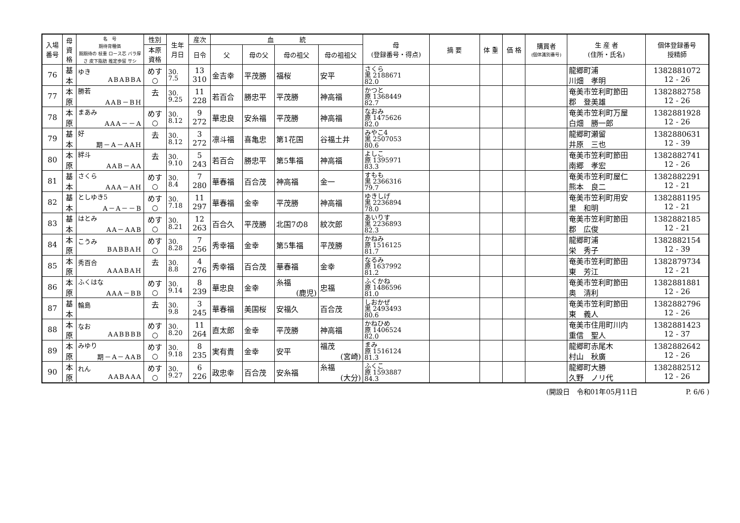| 入場 番号 | 母 資 格 | 名 号 期待育種価 期期待の 枝重 ロース芯 バラ厚さ 皮下脂肪 推定歩留 サシ | 性別 | 生年 月日 | 産次 | 血 統 | | | | 母 (登録番号・得点) | 摘 要 | 体 重 | 価 格 | 購買者 (個体識別番号) | 生 産 者 (住所・氏名) | 個体登録番号 授精師 |
| --- | --- | --- | --- | --- | --- | --- | --- | --- | --- | --- | --- | --- | --- | --- | --- | --- |
| | | | 本原 資格 | | 日令 | 父 | 母の父 | 母の祖父 | 母の祖祖父 | | | | | | | |
| 76 | 基 本 | ゆき ABABBA | めす ○ | 30. 7.5 | 13 310 | 金吉幸 | 平茂勝 | 福桜 | 安平 | さくら 黒 2188671 82.0 | | | | | 龍郷町浦 川畑 孝明 | 1382881072 12 - 26 |
| 77 | 本 原 | 勝若 AAB－BH | 去 | 30. 9.25 | 11 228 | 若百合 | 勝忠平 | 平茂勝 | 神高福 | かつと 原 1368449 82.7 | | | | | 奄美市笠利町節田 郡 登美雄 | 1382882758 12 - 26 |
| 78 | 本 原 | まあみ AAA－－A | めす ○ | 30. 8.12 | 9 272 | 華忠良 | 安糸福 | 平茂勝 | 神高福 | なおみ 原 1475626 82.0 | | | | | 奄美市笠利町万屋 白畑 勝一郎 | 1382881928 12 - 26 |
| 79 | 基 本 | 好 期－A－AAH | 去 | 30. 8.12 | 3 272 | 凛斗福 | 喜亀忠 | 第1花国 | 谷福土井 | みやこ4 黒 2507053 80.6 | | | | | 龍郷町瀬留 井原 三也 | 1382880631 12 - 39 |
| 80 | 本 原 | 絆斗 AAB－AA | 去 | 30. 9.10 | 5 243 | 若百合 | 勝忠平 | 第5隼福 | 神高福 | よしこ 原 1395971 83.3 | | | | | 奄美市笠利町節田 南郷 孝宏 | 1382882741 12 - 26 |
| 81 | 基 本 | さくら AAA－AH | めす ○ | 30. 8.4 | 7 280 | 華春福 | 百合茂 | 神高福 | 金一 | すもも 黒 2366316 79.7 | | | | | 奄美市笠利町屋仁 熊本 良二 | 1382882291 12 - 21 |
| 82 | 基 本 | としゆき5 A－A－－B | めす ○ | 30. 7.18 | 11 297 | 華春福 | 金幸 | 平茂勝 | 神高福 | ゆきしげ 黒 2236894 78.0 | | | | | 奄美市笠利町用安 里 和明 | 1382881195 12 - 21 |
| 83 | 基 本 | はとみ AA－AAB | めす ○ | 30. 8.21 | 12 263 | 百合久 | 平茂勝 | 北国7の8 | 紋次郎 | あいりす 黒 2236893 82.3 | | | | | 奄美市笠利町節田 郡 広俊 | 1382882185 12 - 21 |
| 84 | 本 原 | こうみ BABBAH | めす ○ | 30. 8.28 | 7 256 | 秀幸福 | 金幸 | 第5隼福 | 平茂勝 | かねみ 原 1516125 81.7 | | | | | 龍郷町浦 栄 秀子 | 1382882154 12 - 39 |
| 85 | 本 原 | 秀百合 AAABAH | 去 | 30. 8.8 | 4 276 | 秀幸福 | 百合茂 | 華春福 | 金幸 | なるみ 原 1637992 81.2 | | | | | 奄美市笠利町節田 東 芳江 | 1382879734 12 - 21 |
| 86 | 本 原 | ふくはな AAA－BB | めす ○ | 30. 9.14 | 8 239 | 華忠良 | 金幸 | 糸福 (鹿児) | 忠福 | ふくかね 原 1486596 81.0 | | | | | 奄美市笠利町節田 奥 清利 | 1382881881 12 - 26 |
| 87 | 基 本 | 輪島 | 去 | 30. 9.8 | 3 245 | 華春福 | 美国桜 | 安福久 | 百合茂 | しおかぜ 黒 2493493 80.6 | | | | | 奄美市笠利町節田 東 義人 | 1382882796 12 - 26 |
| 88 | 本 原 | なお AABBBB | めす ○ | 30. 8.20 | 11 264 | 直太郎 | 金幸 | 平茂勝 | 神高福 | かねひめ 原 1406524 82.0 | | | | | 奄美市住用町川内 重信 聖人 | 1382881423 12 - 37 |
| 89 | 本 原 | みゆり 期－A－AAB | めす ○ | 30. 9.18 | 8 235 | 実有貴 | 金幸 | 安平 | 福茂 (宮崎) | まみ 原 1516124 81.3 | | | | | 龍郷町赤尾木 村山 秋廣 | 1382882642 12 - 26 |
| 90 | 本 原 | れん AABAAA | めす ○ | 30. 9.27 | 6 226 | 政忠幸 | 百合茂 | 安糸福 | 糸福 (大分) | ふくこ 原 1593887 84.3 | | | | | 龍郷町大勝 久野 ノリ代 | 1382882512 12 - 26 |
(開設日　令和01年05月11日　　　　　　　P. 6/6 )